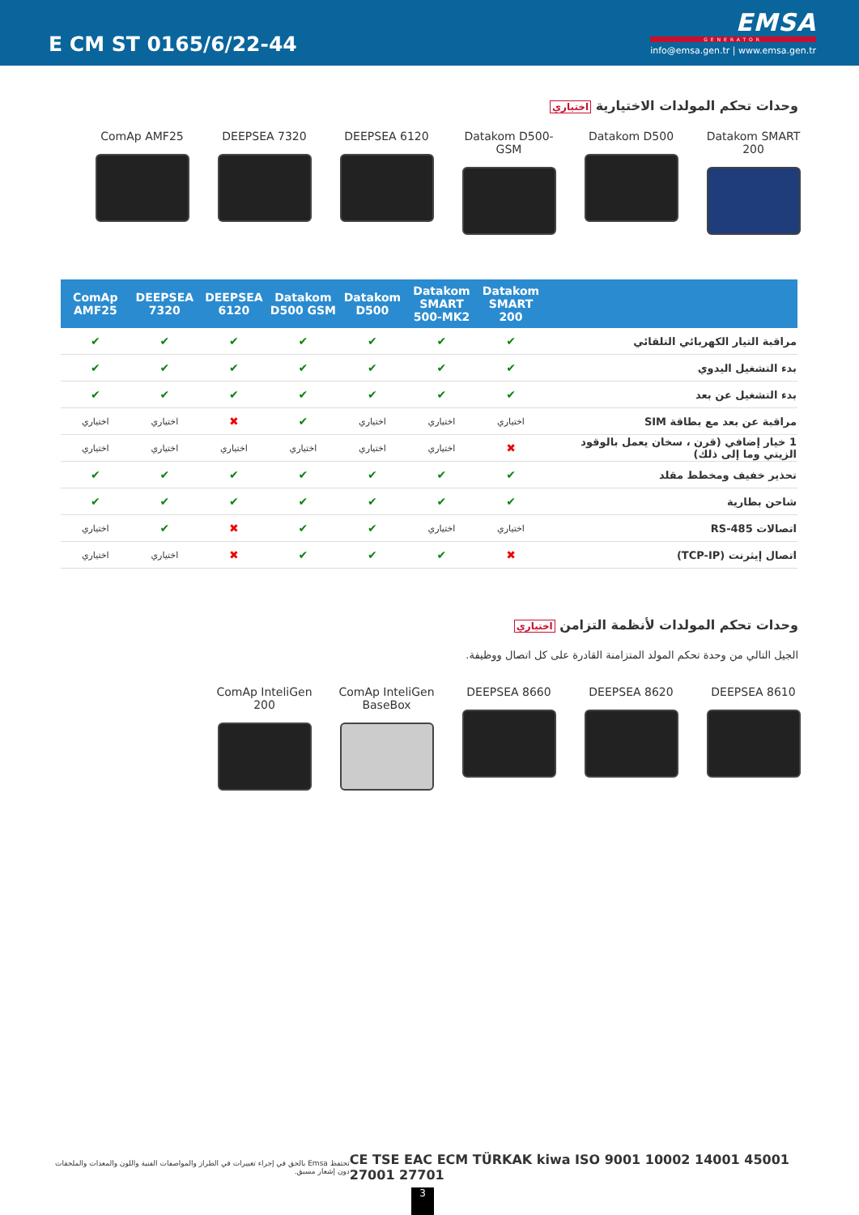E CM ST 0165/6/22-44
EMSA
GENERATOR
info@emsa.gen.tr | www.emsa.gen.tr
وحدات تحكم المولدات الاختيارية اختياري
ComAp AMF25 DEEPSEA 7320 DEEPSEA 6120 Datakom D500-GSM Datakom D500 Datakom SMART 200
| | Datakom SMART 200 | Datakom SMART 500-MK2 | Datakom D500 | Datakom D500 GSM | DEEPSEA 6120 | DEEPSEA 7320 | ComAp AMF25 |
| --- | --- | --- | --- | --- | --- | --- | --- |
| مراقبة التيار الكهربائي التلقائي | ✔ | ✔ | ✔ | ✔ | ✔ | ✔ | ✔ |
| بدء التشغيل اليدوي | ✔ | ✔ | ✔ | ✔ | ✔ | ✔ | ✔ |
| بدء التشغيل عن بعد | ✔ | ✔ | ✔ | ✔ | ✔ | ✔ | ✔ |
| مراقبة عن بعد مع بطاقة SIM | اختياري | اختياري | اختياري | ✔ | ✖ | اختياري | اختياري |
| 1 خيار إضافي (قرن ، سخان يعمل بالوقود الزيتي وما إلى ذلك) | ✖ | اختياري | اختياري | اختياري | اختياري | اختياري | اختياري |
| تحذير خفيف ومخطط مقلد | ✔ | ✔ | ✔ | ✔ | ✔ | ✔ | ✔ |
| شاحن بطارية | ✔ | ✔ | ✔ | ✔ | ✔ | ✔ | ✔ |
| اتصالات RS-485 | اختياري | اختياري | ✔ | ✔ | ✖ | ✔ | اختياري |
| اتصال إيثرنت (TCP-IP) | ✖ | ✔ | ✔ | ✔ | ✖ | اختياري | اختياري |
وحدات تحكم المولدات لأنظمة التزامن اختياري
الجيل التالي من وحدة تحكم المولد المتزامنة القادرة على كل اتصال ووظيفة.
ComAp InteliGen 200
ComAp InteliGen BaseBox
DEEPSEA 8660 DEEPSEA 8620 DEEPSEA 8610
تحتفظ Emsa بالحق في إجراء تغييرات في الطراز والمواصفات الفنية واللون والمعدات والملحقات دون إشعار مسبق.
CE TSE EAC ECM TÜRKAK kiwa ISO 9001 10002 14001 45001 27001 27701
3